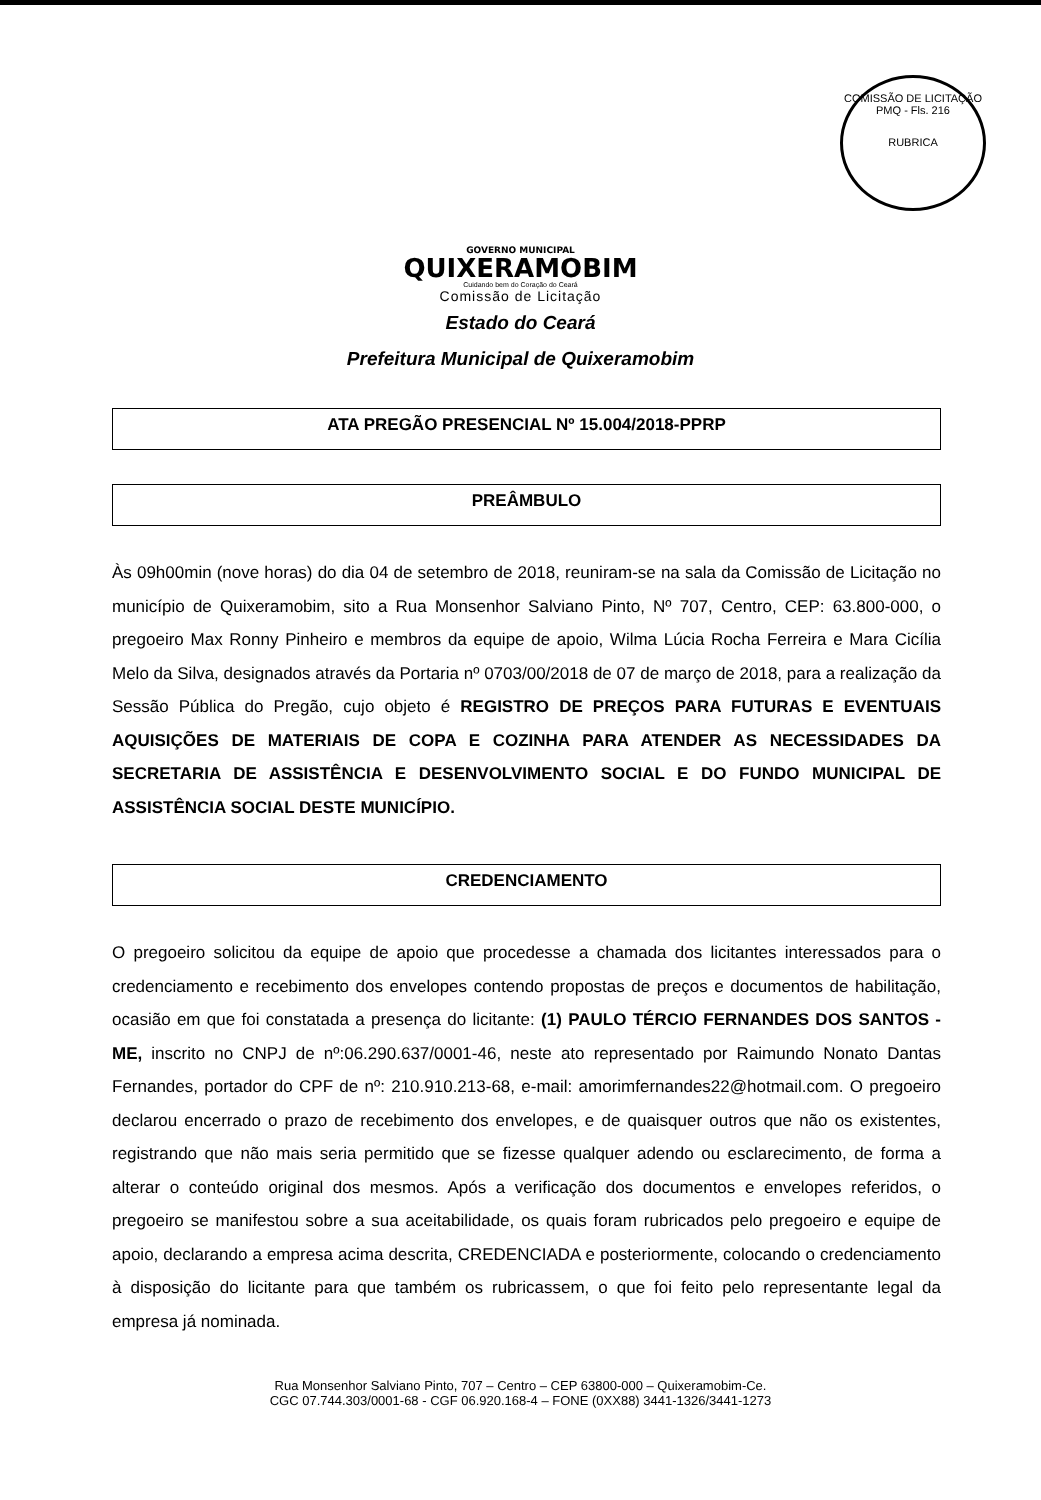COMISSÃO DE LICITAÇÃO
PMQ - Fls. 216
RUBRICA
GOVERNO MUNICIPAL
QUIXERAMOBIM
Cuidando bem do Coração do Ceará
Comissão de Licitação
Estado do Ceará
Prefeitura Municipal de Quixeramobim
ATA PREGÃO PRESENCIAL Nº 15.004/2018-PPRP
PREÂMBULO
Às 09h00min (nove horas) do dia 04 de setembro de 2018, reuniram-se na sala da Comissão de Licitação no município de Quixeramobim, sito a Rua Monsenhor Salviano Pinto, Nº 707, Centro, CEP: 63.800-000, o pregoeiro Max Ronny Pinheiro e membros da equipe de apoio, Wilma Lúcia Rocha Ferreira e Mara Cicília Melo da Silva, designados através da Portaria nº 0703/00/2018 de 07 de março de 2018, para a realização da Sessão Pública do Pregão, cujo objeto é REGISTRO DE PREÇOS PARA FUTURAS E EVENTUAIS AQUISIÇÕES DE MATERIAIS DE COPA E COZINHA PARA ATENDER AS NECESSIDADES DA SECRETARIA DE ASSISTÊNCIA E DESENVOLVIMENTO SOCIAL E DO FUNDO MUNICIPAL DE ASSISTÊNCIA SOCIAL DESTE MUNICÍPIO.
CREDENCIAMENTO
O pregoeiro solicitou da equipe de apoio que procedesse a chamada dos licitantes interessados para o credenciamento e recebimento dos envelopes contendo propostas de preços e documentos de habilitação, ocasião em que foi constatada a presença do licitante: (1) PAULO TÉRCIO FERNANDES DOS SANTOS - ME, inscrito no CNPJ de nº:06.290.637/0001-46, neste ato representado por Raimundo Nonato Dantas Fernandes, portador do CPF de nº: 210.910.213-68, e-mail: amorimfernandes22@hotmail.com. O pregoeiro declarou encerrado o prazo de recebimento dos envelopes, e de quaisquer outros que não os existentes, registrando que não mais seria permitido que se fizesse qualquer adendo ou esclarecimento, de forma a alterar o conteúdo original dos mesmos. Após a verificação dos documentos e envelopes referidos, o pregoeiro se manifestou sobre a sua aceitabilidade, os quais foram rubricados pelo pregoeiro e equipe de apoio, declarando a empresa acima descrita, CREDENCIADA e posteriormente, colocando o credenciamento à disposição do licitante para que também os rubricassem, o que foi feito pelo representante legal da empresa já nominada.
Rua Monsenhor Salviano Pinto, 707 – Centro – CEP 63800-000 – Quixeramobim-Ce.
CGC 07.744.303/0001-68 - CGF 06.920.168-4 – FONE (0XX88) 3441-1326/3441-1273